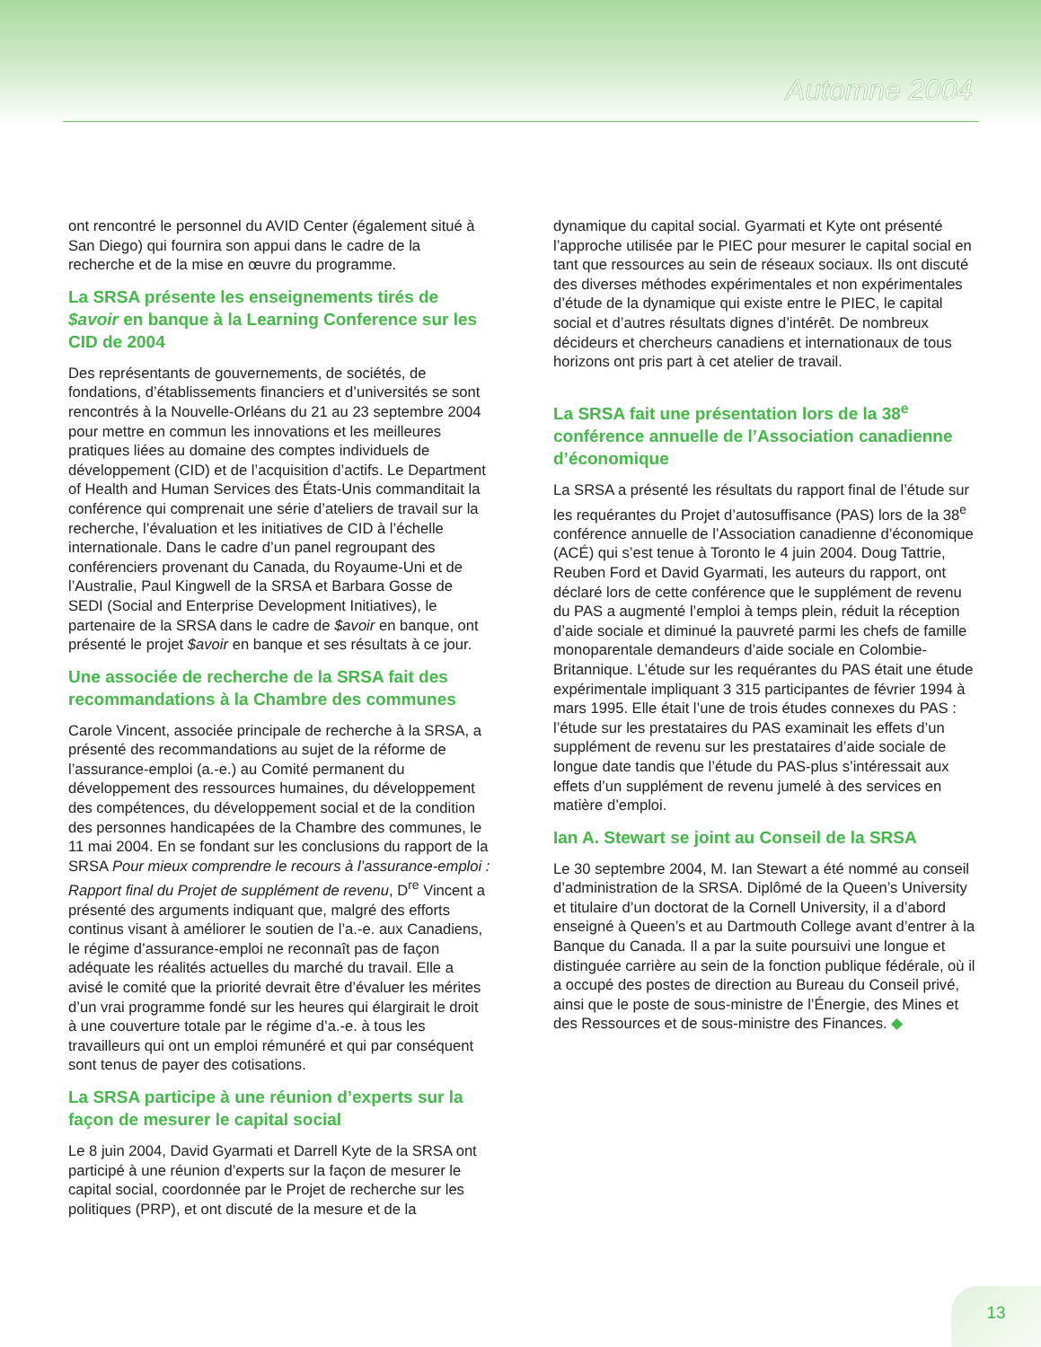Automne 2004
ont rencontré le personnel du AVID Center (également situé à San Diego) qui fournira son appui dans le cadre de la recherche et de la mise en œuvre du programme.
La SRSA présente les enseignements tirés de $avoir en banque à la Learning Conference sur les CID de 2004
Des représentants de gouvernements, de sociétés, de fondations, d’établissements financiers et d’universités se sont rencontrés à la Nouvelle-Orléans du 21 au 23 septembre 2004 pour mettre en commun les innovations et les meilleures pratiques liées au domaine des comptes individuels de développement (CID) et de l’acquisition d’actifs. Le Department of Health and Human Services des États-Unis commanditait la conférence qui comprenait une série d’ateliers de travail sur la recherche, l’évaluation et les initiatives de CID à l’échelle internationale. Dans le cadre d’un panel regroupant des conférenciers provenant du Canada, du Royaume-Uni et de l’Australie, Paul Kingwell de la SRSA et Barbara Gosse de SEDI (Social and Enterprise Development Initiatives), le partenaire de la SRSA dans le cadre de $avoir en banque, ont présenté le projet $avoir en banque et ses résultats à ce jour.
Une associée de recherche de la SRSA fait des recommandations à la Chambre des communes
Carole Vincent, associée principale de recherche à la SRSA, a présenté des recommandations au sujet de la réforme de l’assurance-emploi (a.-e.) au Comité permanent du développement des ressources humaines, du développement des compétences, du développement social et de la condition des personnes handicapées de la Chambre des communes, le 11 mai 2004. En se fondant sur les conclusions du rapport de la SRSA Pour mieux comprendre le recours à l’assurance-emploi : Rapport final du Projet de supplément de revenu, D<sup>re</sup> Vincent a présenté des arguments indiquant que, malgré des efforts continus visant à améliorer le soutien de l’a.-e. aux Canadiens, le régime d’assurance-emploi ne reconnaît pas de façon adéquate les réalités actuelles du marché du travail. Elle a avisé le comité que la priorité devrait être d’évaluer les mérites d’un vrai programme fondé sur les heures qui élargirait le droit à une couverture totale par le régime d’a.-e. à tous les travailleurs qui ont un emploi rémunéré et qui par conséquent sont tenus de payer des cotisations.
La SRSA participe à une réunion d’experts sur la façon de mesurer le capital social
Le 8 juin 2004, David Gyarmati et Darrell Kyte de la SRSA ont participé à une réunion d’experts sur la façon de mesurer le capital social, coordonnée par le Projet de recherche sur les politiques (PRP), et ont discuté de la mesure et de la
dynamique du capital social. Gyarmati et Kyte ont présenté l’approche utilisée par le PIEC pour mesurer le capital social en tant que ressources au sein de réseaux sociaux. Ils ont discuté des diverses méthodes expérimentales et non expérimentales d’étude de la dynamique qui existe entre le PIEC, le capital social et d’autres résultats dignes d’intérêt. De nombreux décideurs et chercheurs canadiens et internationaux de tous horizons ont pris part à cet atelier de travail.
La SRSA fait une présentation lors de la 38<sup>e</sup> conférence annuelle de l’Association canadienne d’économique
La SRSA a présenté les résultats du rapport final de l’étude sur les requérantes du Projet d’autosuffisance (PAS) lors de la 38<sup>e</sup> conférence annuelle de l’Association canadienne d’économique (ACÉ) qui s’est tenue à Toronto le 4 juin 2004. Doug Tattrie, Reuben Ford et David Gyarmati, les auteurs du rapport, ont déclaré lors de cette conférence que le supplément de revenu du PAS a augmenté l’emploi à temps plein, réduit la réception d’aide sociale et diminué la pauvreté parmi les chefs de famille monoparentale demandeurs d’aide sociale en Colombie-Britannique. L’étude sur les requérantes du PAS était une étude expérimentale impliquant 3 315 participantes de février 1994 à mars 1995. Elle était l’une de trois études connexes du PAS : l’étude sur les prestataires du PAS examinait les effets d’un supplément de revenu sur les prestataires d’aide sociale de longue date tandis que l’étude du PAS-plus s’intéressait aux effets d’un supplément de revenu jumelé à des services en matière d’emploi.
Ian A. Stewart se joint au Conseil de la SRSA
Le 30 septembre 2004, M. Ian Stewart a été nommé au conseil d’administration de la SRSA. Diplômé de la Queen’s University et titulaire d’un doctorat de la Cornell University, il a d’abord enseigné à Queen’s et au Dartmouth College avant d’entrer à la Banque du Canada. Il a par la suite poursuivi une longue et distinguée carrière au sein de la fonction publique fédérale, où il a occupé des postes de direction au Bureau du Conseil privé, ainsi que le poste de sous-ministre de l’Énergie, des Mines et des Ressources et de sous-ministre des Finances. ◆
13